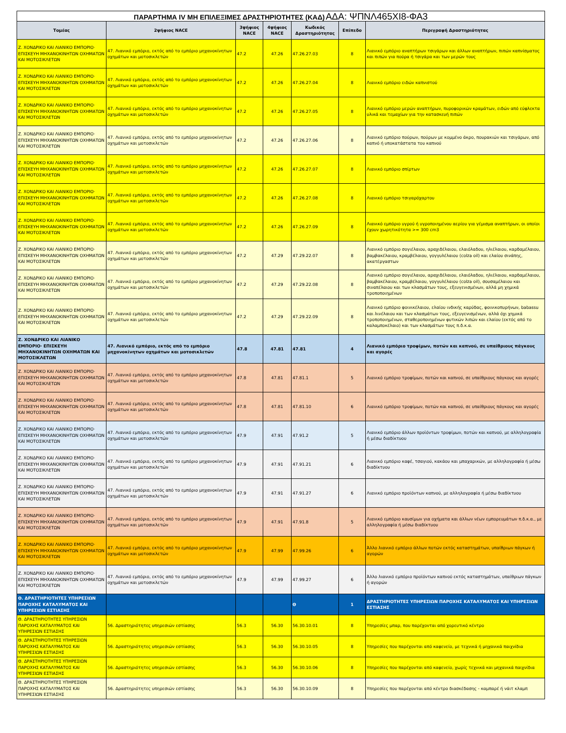ΠΑΡΑΡΤΗΜΑ IV ΜΗ ΕΠΙΛΕΞΙΜΕΣ ΔΡΑΣΤΗΡΙΟΤΗΤΕΣ (ΚΑΔ) ΑΔΑ: ΨΠΝΛ465ΧΙ8-ΦΑ3
| Τομέας | 2ψήφιος NACE | 3ψήφιος NACE | 4ψήφιος NACE | Κωδικός Δραστηριότητας | Επίπεδο | Περιγραφή Δραστηριότητας |
| --- | --- | --- | --- | --- | --- | --- |
| Ζ. ΧΟΝΔΡΙΚΟ ΚΑΙ ΛΙΑΝΙΚΟ ΕΜΠΟΡΙΟ· ΕΠΙΣΚΕΥΗ ΜΗΧΑΝΟΚΙΝΗΤΩΝ ΟΧΗΜΑΤΩΝ ΚΑΙ ΜΟΤΟΣΙΚΛΕΤΩΝ | 47. Λιανικό εμπόριο, εκτός από το εμπόριο μηχανοκίνητων οχημάτων και μοτοσικλετών | 47.2 | 47.26 | 47.26.27.03 | 8 | Λιανικό εμπόριο αναπτήρων τσιγάρων και άλλων αναπτήρων, πιπών καπνίσματος και πιπών για πούρα ή τσιγάρα και των μερών τους |
| Ζ. ΧΟΝΔΡΙΚΟ ΚΑΙ ΛΙΑΝΙΚΟ ΕΜΠΟΡΙΟ· ΕΠΙΣΚΕΥΗ ΜΗΧΑΝΟΚΙΝΗΤΩΝ ΟΧΗΜΑΤΩΝ ΚΑΙ ΜΟΤΟΣΙΚΛΕΤΩΝ | 47. Λιανικό εμπόριο, εκτός από το εμπόριο μηχανοκίνητων οχημάτων και μοτοσικλετών | 47.2 | 47.26 | 47.26.27.04 | 8 | Λιανικό εμπόριο ειδών καπνιστού |
| Ζ. ΧΟΝΔΡΙΚΟ ΚΑΙ ΛΙΑΝΙΚΟ ΕΜΠΟΡΙΟ· ΕΠΙΣΚΕΥΗ ΜΗΧΑΝΟΚΙΝΗΤΩΝ ΟΧΗΜΑΤΩΝ ΚΑΙ ΜΟΤΟΣΙΚΛΕΤΩΝ | 47. Λιανικό εμπόριο, εκτός από το εμπόριο μηχανοκίνητων οχημάτων και μοτοσικλετών | 47.2 | 47.26 | 47.26.27.05 | 8 | Λιανικό εμπόριο μερών αναπτήρων, πυροφορικών κραμάτων, ειδών από εύφλεκτα υλικά και τεμαχίων για την κατασκευή πιπών |
| Ζ. ΧΟΝΔΡΙΚΟ ΚΑΙ ΛΙΑΝΙΚΟ ΕΜΠΟΡΙΟ· ΕΠΙΣΚΕΥΗ ΜΗΧΑΝΟΚΙΝΗΤΩΝ ΟΧΗΜΑΤΩΝ ΚΑΙ ΜΟΤΟΣΙΚΛΕΤΩΝ | 47. Λιανικό εμπόριο, εκτός από το εμπόριο μηχανοκίνητων οχημάτων και μοτοσικλετών | 47.2 | 47.26 | 47.26.27.06 | 8 | Λιανικό εμπόριο πούρων, πούρων με κομμένο άκρο, πουρακιών και τσιγάρων, από καπνό ή υποκατάστατα του καπνού |
| Ζ. ΧΟΝΔΡΙΚΟ ΚΑΙ ΛΙΑΝΙΚΟ ΕΜΠΟΡΙΟ· ΕΠΙΣΚΕΥΗ ΜΗΧΑΝΟΚΙΝΗΤΩΝ ΟΧΗΜΑΤΩΝ ΚΑΙ ΜΟΤΟΣΙΚΛΕΤΩΝ | 47. Λιανικό εμπόριο, εκτός από το εμπόριο μηχανοκίνητων οχημάτων και μοτοσικλετών | 47.2 | 47.26 | 47.26.27.07 | 8 | Λιανικό εμπόριο σπίρτων |
| Ζ. ΧΟΝΔΡΙΚΟ ΚΑΙ ΛΙΑΝΙΚΟ ΕΜΠΟΡΙΟ· ΕΠΙΣΚΕΥΗ ΜΗΧΑΝΟΚΙΝΗΤΩΝ ΟΧΗΜΑΤΩΝ ΚΑΙ ΜΟΤΟΣΙΚΛΕΤΩΝ | 47. Λιανικό εμπόριο, εκτός από το εμπόριο μηχανοκίνητων οχημάτων και μοτοσικλετών | 47.2 | 47.26 | 47.26.27.08 | 8 | Λιανικό εμπόριο τσιγαρόχαρτου |
| Ζ. ΧΟΝΔΡΙΚΟ ΚΑΙ ΛΙΑΝΙΚΟ ΕΜΠΟΡΙΟ· ΕΠΙΣΚΕΥΗ ΜΗΧΑΝΟΚΙΝΗΤΩΝ ΟΧΗΜΑΤΩΝ ΚΑΙ ΜΟΤΟΣΙΚΛΕΤΩΝ | 47. Λιανικό εμπόριο, εκτός από το εμπόριο μηχανοκίνητων οχημάτων και μοτοσικλετών | 47.2 | 47.26 | 47.26.27.09 | 8 | Λιανικό εμπόριο υγρού ή υγροποιημένου αερίου για γέμισμα αναπτήρων, οι οποίοι έχουν χωρητικότητα >= 300 cm3 |
| Ζ. ΧΟΝΔΡΙΚΟ ΚΑΙ ΛΙΑΝΙΚΟ ΕΜΠΟΡΙΟ· ΕΠΙΣΚΕΥΗ ΜΗΧΑΝΟΚΙΝΗΤΩΝ ΟΧΗΜΑΤΩΝ ΚΑΙ ΜΟΤΟΣΙΚΛΕΤΩΝ | 47. Λιανικό εμπόριο, εκτός από το εμπόριο μηχανοκίνητων οχημάτων και μοτοσικλετών | 47.2 | 47.29 | 47.29.22.07 | 8 | Λιανικό εμπόριο σογιέλαιου, αραχιδέλαιου, ελαιόλαδου, ηλιέλαιου, καρδαμέλαιου, βαμβακέλαιου, κραμβέλαιου, γογγυλέλαιου (colza oil) και ελαίου σινάπης, ακατέργαστων |
| Ζ. ΧΟΝΔΡΙΚΟ ΚΑΙ ΛΙΑΝΙΚΟ ΕΜΠΟΡΙΟ· ΕΠΙΣΚΕΥΗ ΜΗΧΑΝΟΚΙΝΗΤΩΝ ΟΧΗΜΑΤΩΝ ΚΑΙ ΜΟΤΟΣΙΚΛΕΤΩΝ | 47. Λιανικό εμπόριο, εκτός από το εμπόριο μηχανοκίνητων οχημάτων και μοτοσικλετών | 47.2 | 47.29 | 47.29.22.08 | 8 | Λιανικό εμπόριο σογιέλαιου, αραχιδέλαιου, ελαιόλαδου, ηλιέλαιου, καρδαμέλαιου, βαμβακέλαιου, κραμβέλαιου, γογγυλέλαιου (colza oil), σουσαμέλαιου και σιναπέλαιου και των κλασμάτων τους, εξευγενισμένων, αλλά μη χημικά τροποποιημένων |
| Ζ. ΧΟΝΔΡΙΚΟ ΚΑΙ ΛΙΑΝΙΚΟ ΕΜΠΟΡΙΟ· ΕΠΙΣΚΕΥΗ ΜΗΧΑΝΟΚΙΝΗΤΩΝ ΟΧΗΜΑΤΩΝ ΚΑΙ ΜΟΤΟΣΙΚΛΕΤΩΝ | 47. Λιανικό εμπόριο, εκτός από το εμπόριο μηχανοκίνητων οχημάτων και μοτοσικλετών | 47.2 | 47.29 | 47.29.22.09 | 8 | Λιανικό εμπόριο φοινικέλαιου, ελαίου ινδικής καρύδας, φοινικοπυρήνων, babassu και λινέλαιου και των κλασμάτων τους, εξευγενισμένων, αλλά όχι χημικά τροποποιημένων, σταθεροποιημένων φυτικών λιπών και ελαίου (εκτός από το καλαμποκέλαιο) και των κλασμάτων τους π.δ.κ.α. |
| Ζ. ΧΟΝΔΡΙΚΟ ΚΑΙ ΛΙΑΝΙΚΟ ΕΜΠΟΡΙΟ· ΕΠΙΣΚΕΥΗ ΜΗΧΑΝΟΚΙΝΗΤΩΝ ΟΧΗΜΑΤΩΝ ΚΑΙ ΜΟΤΟΣΙΚΛΕΤΩΝ | 47. Λιανικό εμπόριο, εκτός από το εμπόριο μηχανοκίνητων οχημάτων και μοτοσικλετών | 47.8 | 47.81 | 47.81 | 4 | Λιανικό εμπόριο τροφίμων, ποτών και καπνού, σε υπαίθριους πάγκους και αγορές |
| Ζ. ΧΟΝΔΡΙΚΟ ΚΑΙ ΛΙΑΝΙΚΟ ΕΜΠΟΡΙΟ· ΕΠΙΣΚΕΥΗ ΜΗΧΑΝΟΚΙΝΗΤΩΝ ΟΧΗΜΑΤΩΝ ΚΑΙ ΜΟΤΟΣΙΚΛΕΤΩΝ | 47. Λιανικό εμπόριο, εκτός από το εμπόριο μηχανοκίνητων οχημάτων και μοτοσικλετών | 47.8 | 47.81 | 47.81.1 | 5 | Λιανικό εμπόριο τροφίμων, ποτών και καπνού, σε υπαίθριους πάγκους και αγορές |
| Ζ. ΧΟΝΔΡΙΚΟ ΚΑΙ ΛΙΑΝΙΚΟ ΕΜΠΟΡΙΟ· ΕΠΙΣΚΕΥΗ ΜΗΧΑΝΟΚΙΝΗΤΩΝ ΟΧΗΜΑΤΩΝ ΚΑΙ ΜΟΤΟΣΙΚΛΕΤΩΝ | 47. Λιανικό εμπόριο, εκτός από το εμπόριο μηχανοκίνητων οχημάτων και μοτοσικλετών | 47.8 | 47.81 | 47.81.10 | 6 | Λιανικό εμπόριο τροφίμων, ποτών και καπνού, σε υπαίθριους πάγκους και αγορές |
| Ζ. ΧΟΝΔΡΙΚΟ ΚΑΙ ΛΙΑΝΙΚΟ ΕΜΠΟΡΙΟ· ΕΠΙΣΚΕΥΗ ΜΗΧΑΝΟΚΙΝΗΤΩΝ ΟΧΗΜΑΤΩΝ ΚΑΙ ΜΟΤΟΣΙΚΛΕΤΩΝ | 47. Λιανικό εμπόριο, εκτός από το εμπόριο μηχανοκίνητων οχημάτων και μοτοσικλετών | 47.9 | 47.91 | 47.91.2 | 5 | Λιανικό εμπόριο άλλων προϊόντων τροφίμων, ποτών και καπνού, με αλληλογραφία ή μέσω διαδίκτυου |
| Ζ. ΧΟΝΔΡΙΚΟ ΚΑΙ ΛΙΑΝΙΚΟ ΕΜΠΟΡΙΟ· ΕΠΙΣΚΕΥΗ ΜΗΧΑΝΟΚΙΝΗΤΩΝ ΟΧΗΜΑΤΩΝ ΚΑΙ ΜΟΤΟΣΙΚΛΕΤΩΝ | 47. Λιανικό εμπόριο, εκτός από το εμπόριο μηχανοκίνητων οχημάτων και μοτοσικλετών | 47.9 | 47.91 | 47.91.21 | 6 | Λιανικό εμπόριο καφέ, τσαγιού, κακάου και μπαχαρικών, με αλληλογραφία ή μέσω διαδίκτυου |
| Ζ. ΧΟΝΔΡΙΚΟ ΚΑΙ ΛΙΑΝΙΚΟ ΕΜΠΟΡΙΟ· ΕΠΙΣΚΕΥΗ ΜΗΧΑΝΟΚΙΝΗΤΩΝ ΟΧΗΜΑΤΩΝ ΚΑΙ ΜΟΤΟΣΙΚΛΕΤΩΝ | 47. Λιανικό εμπόριο, εκτός από το εμπόριο μηχανοκίνητων οχημάτων και μοτοσικλετών | 47.9 | 47.91 | 47.91.27 | 6 | Λιανικό εμπόριο προϊόντων καπνού, με αλληλογραφία ή μέσω διαδίκτυου |
| Ζ. ΧΟΝΔΡΙΚΟ ΚΑΙ ΛΙΑΝΙΚΟ ΕΜΠΟΡΙΟ· ΕΠΙΣΚΕΥΗ ΜΗΧΑΝΟΚΙΝΗΤΩΝ ΟΧΗΜΑΤΩΝ ΚΑΙ ΜΟΤΟΣΙΚΛΕΤΩΝ | 47. Λιανικό εμπόριο, εκτός από το εμπόριο μηχανοκίνητων οχημάτων και μοτοσικλετών | 47.9 | 47.91 | 47.91.8 | 5 | Λιανικό εμπόριο καυσίμων για οχήματα και άλλων νέων εμπορευμάτων π.δ.κ.α., με αλληλογραφία ή μέσω διαδίκτυου |
| Ζ. ΧΟΝΔΡΙΚΟ ΚΑΙ ΛΙΑΝΙΚΟ ΕΜΠΟΡΙΟ· ΕΠΙΣΚΕΥΗ ΜΗΧΑΝΟΚΙΝΗΤΩΝ ΟΧΗΜΑΤΩΝ ΚΑΙ ΜΟΤΟΣΙΚΛΕΤΩΝ | 47. Λιανικό εμπόριο, εκτός από το εμπόριο μηχανοκίνητων οχημάτων και μοτοσικλετών | 47.9 | 47.99 | 47.99.26 | 6 | Άλλο λιανικό εμπόριο άλλων ποτών εκτός καταστημάτων, υπαίθριων πάγκων ή αγορών |
| Ζ. ΧΟΝΔΡΙΚΟ ΚΑΙ ΛΙΑΝΙΚΟ ΕΜΠΟΡΙΟ· ΕΠΙΣΚΕΥΗ ΜΗΧΑΝΟΚΙΝΗΤΩΝ ΟΧΗΜΑΤΩΝ ΚΑΙ ΜΟΤΟΣΙΚΛΕΤΩΝ | 47. Λιανικό εμπόριο, εκτός από το εμπόριο μηχανοκίνητων οχημάτων και μοτοσικλετών | 47.9 | 47.99 | 47.99.27 | 6 | Άλλο λιανικό εμπόριο προϊόντων καπνού εκτός καταστημάτων, υπαίθριων πάγκων ή αγορών |
| Θ. ΔΡΑΣΤΗΡΙΟΤΗΤΕΣ ΥΠΗΡΕΣΙΩΝ ΠΑΡΟΧΗΣ ΚΑΤΑΛΥΜΑΤΟΣ ΚΑΙ ΥΠΗΡΕΣΙΩΝ ΕΣΤΙΑΣΗΣ | | | | Θ | 1 | ΔΡΑΣΤΗΡΙΟΤΗΤΕΣ ΥΠΗΡΕΣΙΩΝ ΠΑΡΟΧΗΣ ΚΑΤΑΛΥΜΑΤΟΣ ΚΑΙ ΥΠΗΡΕΣΙΩΝ ΕΣΤΙΑΣΗΣ |
| Θ. ΔΡΑΣΤΗΡΙΟΤΗΤΕΣ ΥΠΗΡΕΣΙΩΝ ΠΑΡΟΧΗΣ ΚΑΤΑΛΥΜΑΤΟΣ ΚΑΙ ΥΠΗΡΕΣΙΩΝ ΕΣΤΙΑΣΗΣ | 56. Δραστηριότητες υπηρεσιών εστίασης | 56.3 | 56.30 | 56.30.10.01 | 8 | Υπηρεσίες μπαρ, που παρέχονται από χορευτικό κέντρο |
| Θ. ΔΡΑΣΤΗΡΙΟΤΗΤΕΣ ΥΠΗΡΕΣΙΩΝ ΠΑΡΟΧΗΣ ΚΑΤΑΛΥΜΑΤΟΣ ΚΑΙ ΥΠΗΡΕΣΙΩΝ ΕΣΤΙΑΣΗΣ | 56. Δραστηριότητες υπηρεσιών εστίασης | 56.3 | 56.30 | 56.30.10.05 | 8 | Υπηρεσίες που παρέχονται από καφενείο, με τεχνικά ή μηχανικά παιχνίδια |
| Θ. ΔΡΑΣΤΗΡΙΟΤΗΤΕΣ ΥΠΗΡΕΣΙΩΝ ΠΑΡΟΧΗΣ ΚΑΤΑΛΥΜΑΤΟΣ ΚΑΙ ΥΠΗΡΕΣΙΩΝ ΕΣΤΙΑΣΗΣ | 56. Δραστηριότητες υπηρεσιών εστίασης | 56.3 | 56.30 | 56.30.10.06 | 8 | Υπηρεσίες που παρέχονται από καφενείο, χωρίς τεχνικά και μηχανικά παιχνίδια |
| Θ. ΔΡΑΣΤΗΡΙΟΤΗΤΕΣ ΥΠΗΡΕΣΙΩΝ ΠΑΡΟΧΗΣ ΚΑΤΑΛΥΜΑΤΟΣ ΚΑΙ ΥΠΗΡΕΣΙΩΝ ΕΣΤΙΑΣΗΣ | 56. Δραστηριότητες υπηρεσιών εστίασης | 56.3 | 56.30 | 56.30.10.09 | 8 | Υπηρεσίες που παρέχονται από κέντρο διασκέδασης - καμπαρέ ή νάιτ κλαμπ |